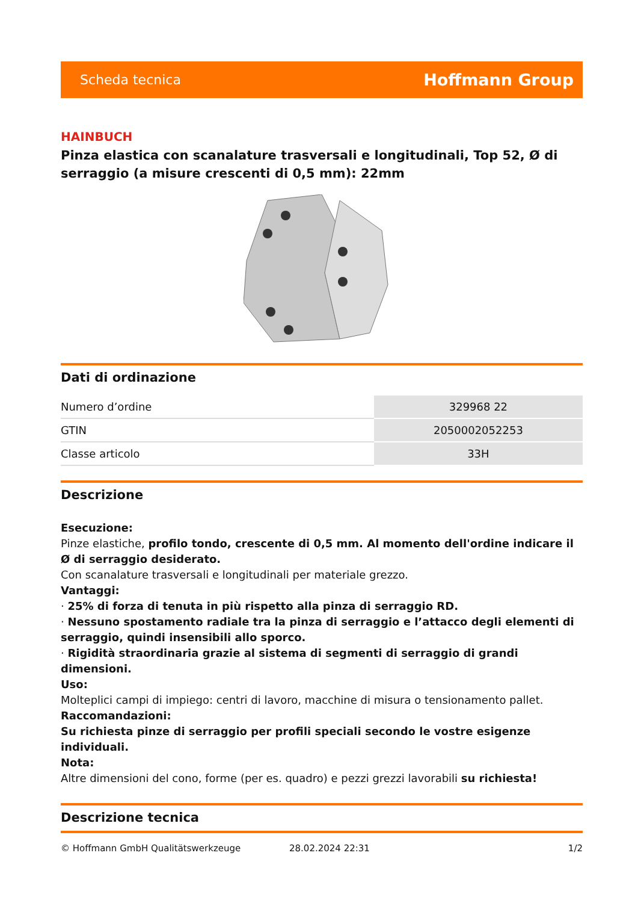Scheda tecnica Hoffmann Group
HAINBUCH
Pinza elastica con scanalature trasversali e longitudinali, Top 52, Ø di serraggio (a misure crescenti di 0,5 mm): 22mm
Dati di ordinazione
| Numero d’ordine | 329968 22 |
| GTIN | 2050002052253 |
| Classe articolo | 33H |
Descrizione
Esecuzione:
Pinze elastiche, profilo tondo, crescente di 0,5 mm. Al momento dell'ordine indicare il Ø di serraggio desiderato.
Con scanalature trasversali e longitudinali per materiale grezzo.
Vantaggi:
· 25% di forza di tenuta in più rispetto alla pinza di serraggio RD.
· Nessuno spostamento radiale tra la pinza di serraggio e l’attacco degli elementi di serraggio, quindi insensibili allo sporco.
· Rigidità straordinaria grazie al sistema di segmenti di serraggio di grandi dimensioni.
Uso:
Molteplici campi di impiego: centri di lavoro, macchine di misura o tensionamento pallet.
Raccomandazioni:
Su richiesta pinze di serraggio per profili speciali secondo le vostre esigenze individuali.
Nota:
Altre dimensioni del cono, forme (per es. quadro) e pezzi grezzi lavorabili su richiesta!
Descrizione tecnica
© Hoffmann GmbH Qualitätswerkzeuge 28.02.2024 22:31 1/2